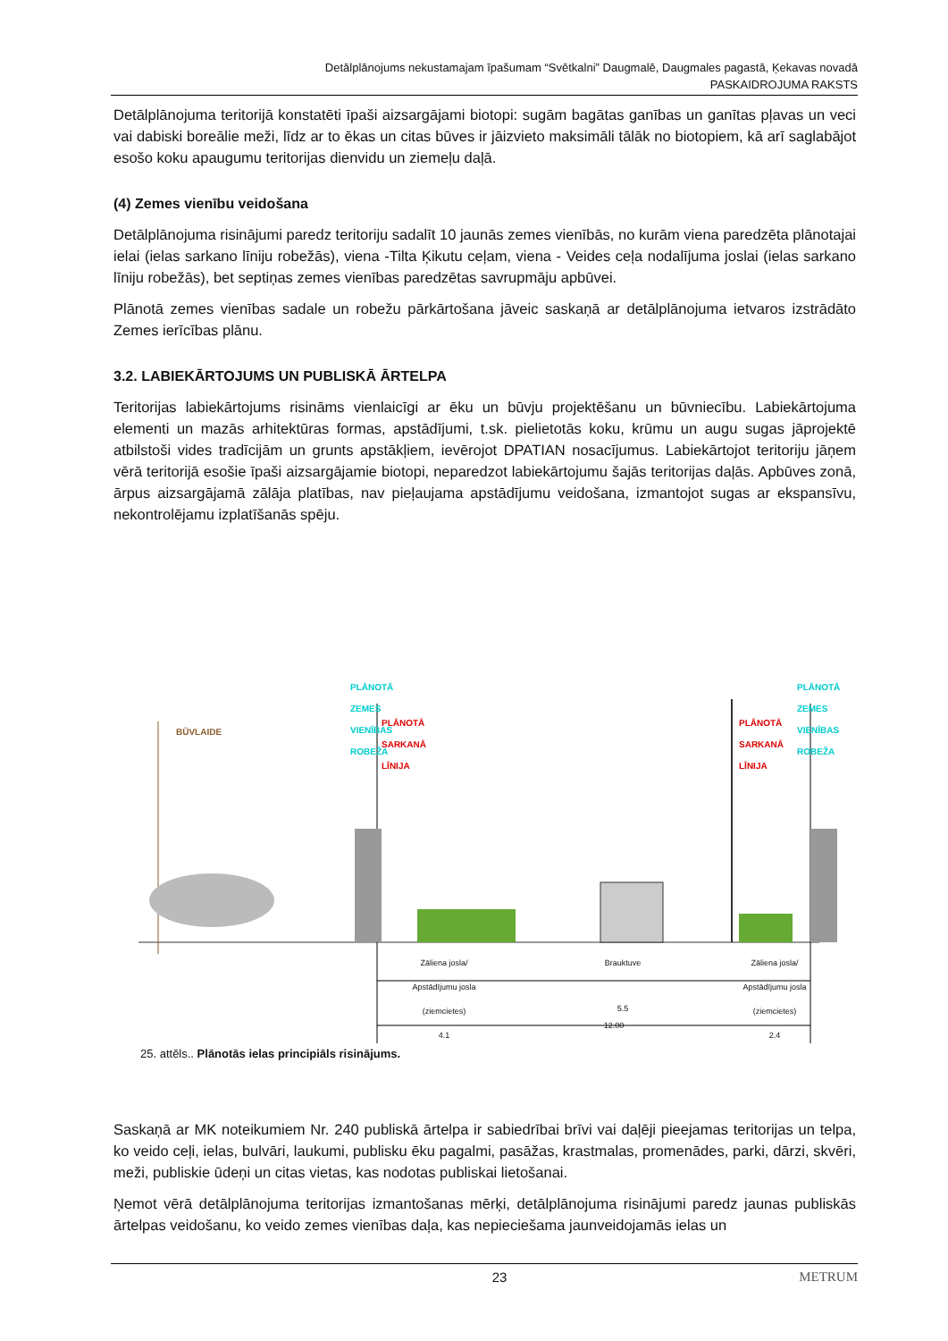Detālplānojums nekustamajam īpašumam “Svētkalni” Daugmalē, Daugmales pagastā, Ķekavas novadā
PASKAIDROJUMA RAKSTS
Detālplānojuma teritorijā konstatēti īpaši aizsargājami biotopi: sugām bagātas ganības un ganītas pļavas un veci vai dabiski boreālie meži, līdz ar to ēkas un citas būves ir jāizvieto maksimāli tālāk no biotopiem, kā arī saglabājot esošo koku apaugumu teritorijas dienvidu un ziemeļu daļā.
(4) Zemes vienību veidošana
Detālplānojuma risinājumi paredz teritoriju sadalīt 10 jaunās zemes vienībās, no kurām viena paredzēta plānotajai ielai (ielas sarkano līniju robežās), viena -Tilta Ķikutu ceļam, viena - Veides ceļa nodalījuma joslai (ielas sarkano līniju robežās), bet septiņas zemes vienības paredzētas savrupmāju apbūvei.
Plānotā zemes vienības sadale un robežu pārkārtošana jāveic saskaņā ar detālplānojuma ietvaros izstrādāto Zemes ierīcības plānu.
3.2. LABIEKĀRTOJUMS UN PUBLISKĀ ĀRTELPA
Teritorijas labiekārtojums risināms vienlaicīgi ar ēku un būvju projektēšanu un būvniecību. Labiekārtojuma elementi un mazās arhitektūras formas, apstādījumi, t.sk. pielietotās koku, krūmu un augu sugas jāprojektē atbilstoši vides tradīcijām un grunts apstākļiem, ievērojot DPATIAN nosacījumus. Labiekārtojot teritoriju jāņem vērā teritorijā esošie īpaši aizsargājamie biotopi, neparedzot labiekārtojumu šajās teritorijas daļās. Apbūves zonā, ārpus aizsargājamā zālāja platības, nav pieļaujama apstādījumu veidošana, izmantojot sugas ar ekspansīvu, nekontrolējamu izplatīšanās spēju.
BŪVLAIDE
PLĀNOTĀ ZEMES VIENĪBAS ROBEŽA
PLĀNOTĀ SARKANĀ LĪNIJA
PLĀNOTĀ SARKANĀ LĪNIJA
PLĀNOTĀ ZEMES VIENĪBAS ROBEŽA
Zāliena josla/ Apstādījumu josla (ziemcietes)
4.1
Brauktuve
5.5
Zāliena josla/ Apstādījumu josla (ziemcietes)
2.4
12.00
25. attēls.. Plānotās ielas principiāls risinājums.
Saskaņā ar MK noteikumiem Nr. 240 publiskā ārtelpa ir sabiedrībai brīvi vai daļēji pieejamas teritorijas un telpa, ko veido ceļi, ielas, bulvāri, laukumi, publisku ēku pagalmi, pasāžas, krastmalas, promenādes, parki, dārzi, skvēri, meži, publiskie ūdeņi un citas vietas, kas nodotas publiskai lietošanai.
Ņemot vērā detālplānojuma teritorijas izmantošanas mērķi, detālplānojuma risinājumi paredz jaunas publiskās ārtelpas veidošanu, ko veido zemes vienības daļa, kas nepieciešama jaunveidojamās ielas un
23 METRUM